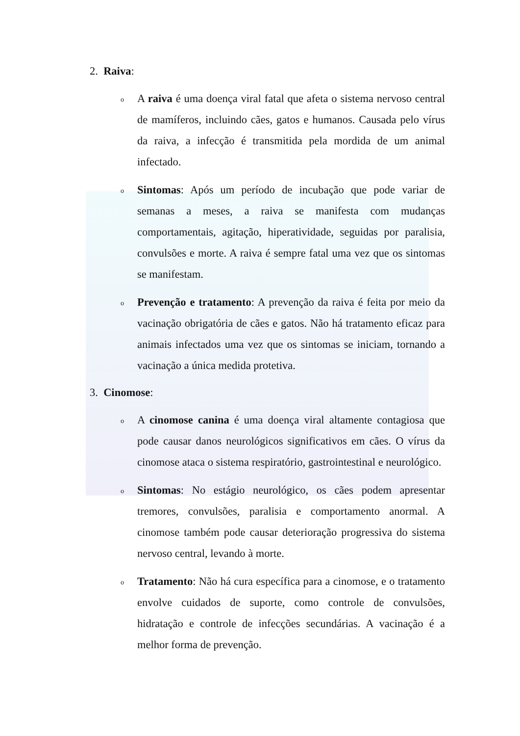2. Raiva:
o
A raiva é uma doença viral fatal que afeta o sistema nervoso central de mamíferos, incluindo cães, gatos e humanos. Causada pelo vírus da raiva, a infecção é transmitida pela mordida de um animal infectado.
o
Sintomas: Após um período de incubação que pode variar de semanas a meses, a raiva se manifesta com mudanças comportamentais, agitação, hiperatividade, seguidas por paralisia, convulsões e morte. A raiva é sempre fatal uma vez que os sintomas se manifestam.
o
Prevenção e tratamento: A prevenção da raiva é feita por meio da vacinação obrigatória de cães e gatos. Não há tratamento eficaz para animais infectados uma vez que os sintomas se iniciam, tornando a vacinação a única medida protetiva.
3. Cinomose:
o
A cinomose canina é uma doença viral altamente contagiosa que pode causar danos neurológicos significativos em cães. O vírus da cinomose ataca o sistema respiratório, gastrointestinal e neurológico.
o
Sintomas: No estágio neurológico, os cães podem apresentar tremores, convulsões, paralisia e comportamento anormal. A cinomose também pode causar deterioração progressiva do sistema nervoso central, levando à morte.
o
Tratamento: Não há cura específica para a cinomose, e o tratamento envolve cuidados de suporte, como controle de convulsões, hidratação e controle de infecções secundárias. A vacinação é a melhor forma de prevenção.